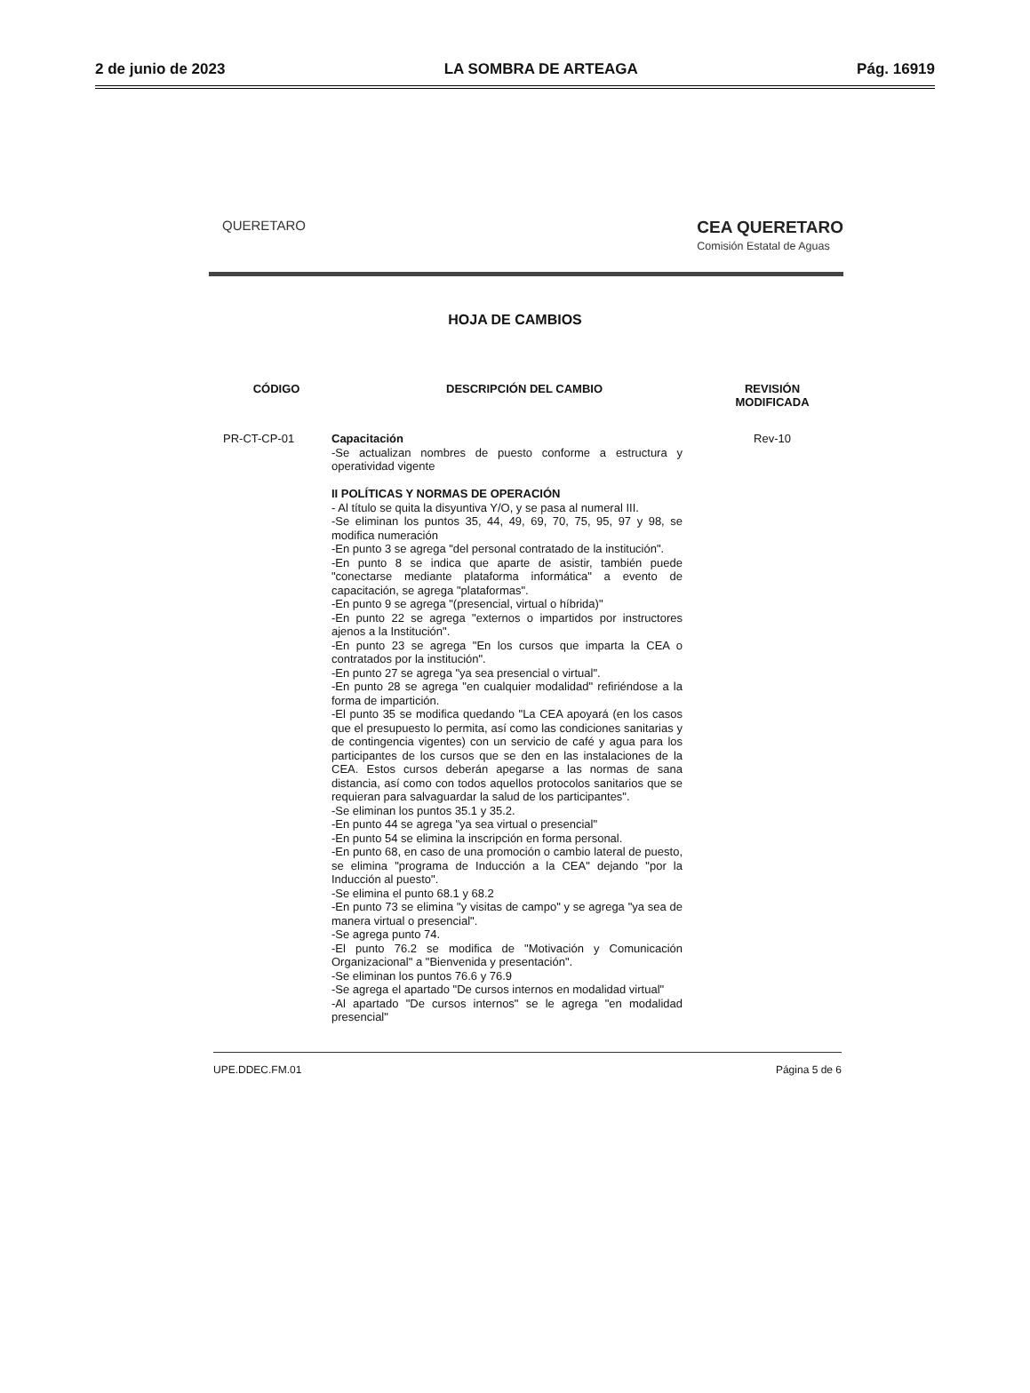2 de junio de 2023 LA SOMBRA DE ARTEAGA Pág. 16919
QUERETARO CEA QUERETARO
Comisión Estatal de Aguas
HOJA DE CAMBIOS
| CÓDIGO | DESCRIPCIÓN DEL CAMBIO | REVISIÓN MODIFICADA |
| --- | --- | --- |
| PR-CT-CP-01 | Capacitación -Se actualizan nombres de puesto conforme a estructura y operatividad vigente II POLÍTICAS Y NORMAS DE OPERACIÓN - Al título se quita la disyuntiva Y/O, y se pasa al numeral III. -Se eliminan los puntos 35, 44, 49, 69, 70, 75, 95, 97 y 98, se modifica numeración -En punto 3 se agrega "del personal contratado de la institución". -En punto 8 se indica que aparte de asistir, también puede "conectarse mediante plataforma informática" a evento de capacitación, se agrega "plataformas". -En punto 9 se agrega "(presencial, virtual o híbrida)" -En punto 22 se agrega "externos o impartidos por instructores ajenos a la Institución". -En punto 23 se agrega "En los cursos que imparta la CEA o contratados por la institución". -En punto 27 se agrega "ya sea presencial o virtual". -En punto 28 se agrega "en cualquier modalidad" refiriéndose a la forma de impartición. -El punto 35 se modifica quedando "La CEA apoyará (en los casos que el presupuesto lo permita, así como las condiciones sanitarias y de contingencia vigentes) con un servicio de café y agua para los participantes de los cursos que se den en las instalaciones de la CEA. Estos cursos deberán apegarse a las normas de sana distancia, así como con todos aquellos protocolos sanitarios que se requieran para salvaguardar la salud de los participantes". -Se eliminan los puntos 35.1 y 35.2. -En punto 44 se agrega "ya sea virtual o presencial" -En punto 54 se elimina la inscripción en forma personal. -En punto 68, en caso de una promoción o cambio lateral de puesto, se elimina "programa de Inducción a la CEA" dejando "por la Inducción al puesto". -Se elimina el punto 68.1 y 68.2 -En punto 73 se elimina "y visitas de campo" y se agrega "ya sea de manera virtual o presencial". -Se agrega punto 74. -El punto 76.2 se modifica de "Motivación y Comunicación Organizacional" a "Bienvenida y presentación". -Se eliminan los puntos 76.6 y 76.9 -Se agrega el apartado "De cursos internos en modalidad virtual" -Al apartado "De cursos internos" se le agrega "en modalidad presencial" | Rev-10 |
UPE.DDEC.FM.01 Página 5 de 6